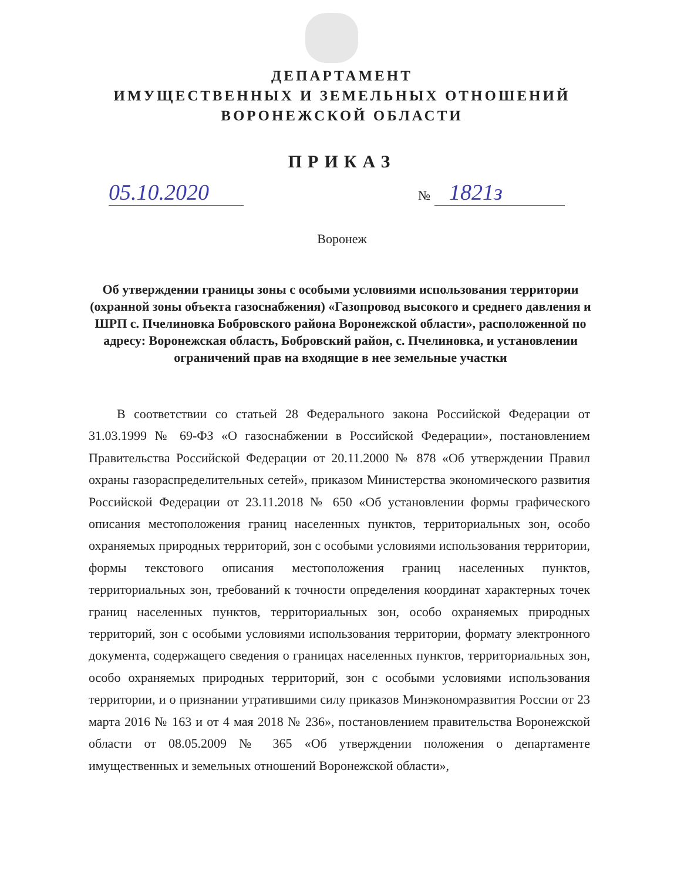ДЕПАРТАМЕНТ
ИМУЩЕСТВЕННЫХ И ЗЕМЕЛЬНЫХ ОТНОШЕНИЙ
ВОРОНЕЖСКОЙ ОБЛАСТИ
ПРИКАЗ
05.10.2020 № 1821з
Воронеж
Об утверждении границы зоны с особыми условиями использования территории (охранной зоны объекта газоснабжения) «Газопровод высокого и среднего давления и ШРП с. Пчелиновка Бобровского района Воронежской области», расположенной по адресу: Воронежская область, Бобровский район, с. Пчелиновка, и установлении ограничений прав на входящие в нее земельные участки
В соответствии со статьей 28 Федерального закона Российской Федерации от 31.03.1999 № 69-ФЗ «О газоснабжении в Российской Федерации», постановлением Правительства Российской Федерации от 20.11.2000 № 878 «Об утверждении Правил охраны газораспределительных сетей», приказом Министерства экономического развития Российской Федерации от 23.11.2018 № 650 «Об установлении формы графического описания местоположения границ населенных пунктов, территориальных зон, особо охраняемых природных территорий, зон с особыми условиями использования территории, формы текстового описания местоположения границ населенных пунктов, территориальных зон, требований к точности определения координат характерных точек границ населенных пунктов, территориальных зон, особо охраняемых природных территорий, зон с особыми условиями использования территории, формату электронного документа, содержащего сведения о границах населенных пунктов, территориальных зон, особо охраняемых природных территорий, зон с особыми условиями использования территории, и о признании утратившими силу приказов Минэкономразвития России от 23 марта 2016 № 163 и от 4 мая 2018 № 236», постановлением правительства Воронежской области от 08.05.2009 № 365 «Об утверждении положения о департаменте имущественных и земельных отношений Воронежской области»,